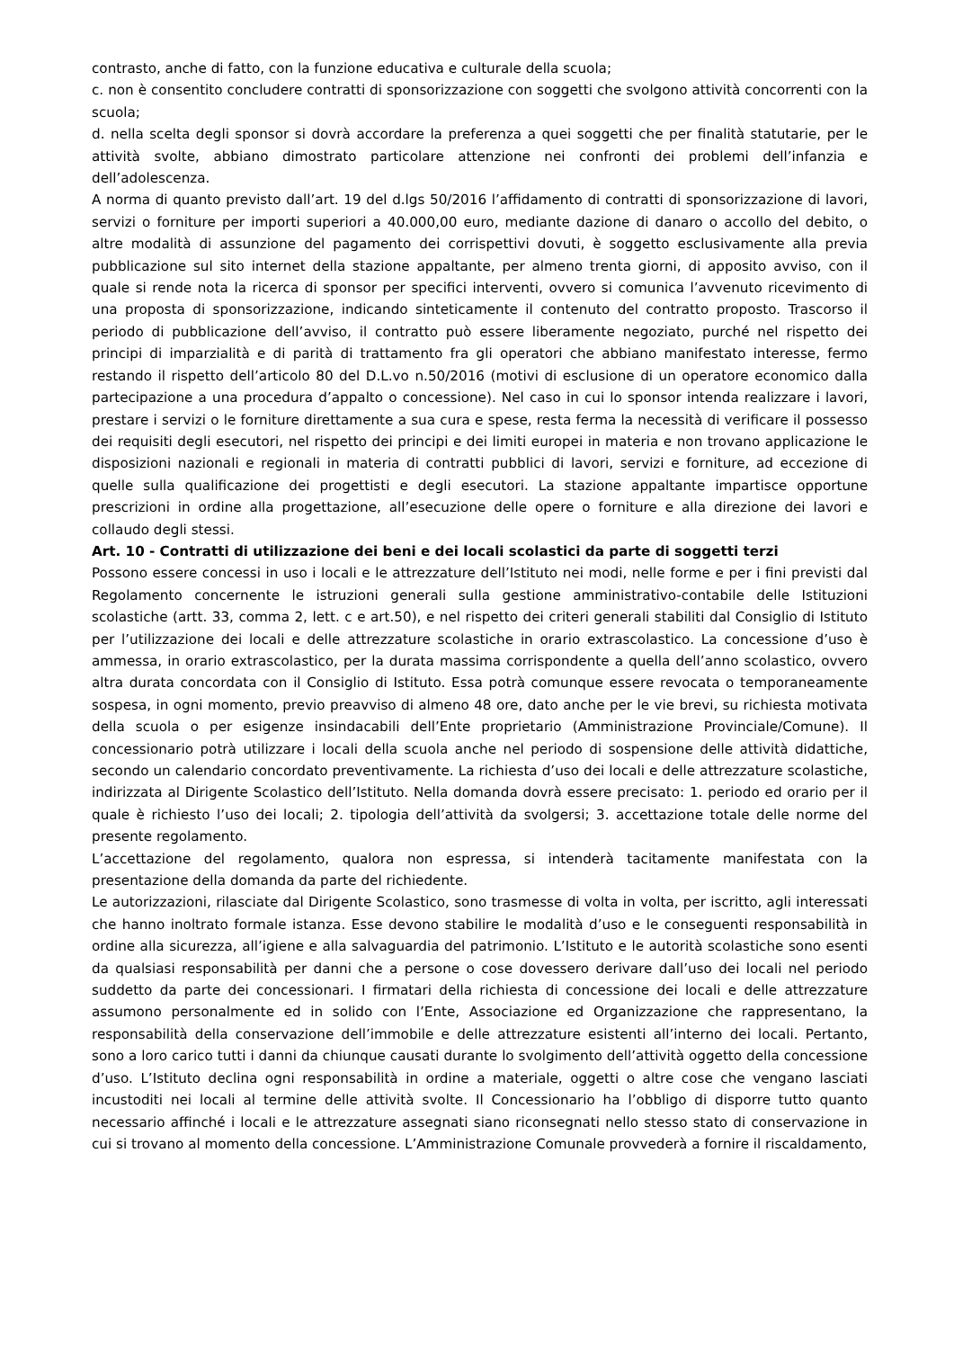contrasto, anche di fatto, con la funzione educativa e culturale della scuola;
c. non è consentito concludere contratti di sponsorizzazione con soggetti che svolgono attività concorrenti con la scuola;
d. nella scelta degli sponsor si dovrà accordare la preferenza a quei soggetti che per finalità statutarie, per le attività svolte, abbiano dimostrato particolare attenzione nei confronti dei problemi dell’infanzia e dell’adolescenza.
A norma di quanto previsto dall’art. 19 del d.lgs 50/2016 l’affidamento di contratti di sponsorizzazione di lavori, servizi o forniture per importi superiori a 40.000,00 euro, mediante dazione di danaro o accollo del debito, o altre modalità di assunzione del pagamento dei corrispettivi dovuti, è soggetto esclusivamente alla previa pubblicazione sul sito internet della stazione appaltante, per almeno trenta giorni, di apposito avviso, con il quale si rende nota la ricerca di sponsor per specifici interventi, ovvero si comunica l’avvenuto ricevimento di una proposta di sponsorizzazione, indicando sinteticamente il contenuto del contratto proposto. Trascorso il periodo di pubblicazione dell’avviso, il contratto può essere liberamente negoziato, purché nel rispetto dei principi di imparzialità e di parità di trattamento fra gli operatori che abbiano manifestato interesse, fermo restando il rispetto dell’articolo 80 del D.L.vo n.50/2016 (motivi di esclusione di un operatore economico dalla partecipazione a una procedura d’appalto o concessione). Nel caso in cui lo sponsor intenda realizzare i lavori, prestare i servizi o le forniture direttamente a sua cura e spese, resta ferma la necessità di verificare il possesso dei requisiti degli esecutori, nel rispetto dei principi e dei limiti europei in materia e non trovano applicazione le disposizioni nazionali e regionali in materia di contratti pubblici di lavori, servizi e forniture, ad eccezione di quelle sulla qualificazione dei progettisti e degli esecutori. La stazione appaltante impartisce opportune prescrizioni in ordine alla progettazione, all’esecuzione delle opere o forniture e alla direzione dei lavori e collaudo degli stessi.
Art. 10 - Contratti di utilizzazione dei beni e dei locali scolastici da parte di soggetti terzi
Possono essere concessi in uso i locali e le attrezzature dell’Istituto nei modi, nelle forme e per i fini previsti dal Regolamento concernente le istruzioni generali sulla gestione amministrativo-contabile delle Istituzioni scolastiche (artt. 33, comma 2, lett. c e art.50), e nel rispetto dei criteri generali stabiliti dal Consiglio di Istituto per l’utilizzazione dei locali e delle attrezzature scolastiche in orario extrascolastico. La concessione d’uso è ammessa, in orario extrascolastico, per la durata massima corrispondente a quella dell’anno scolastico, ovvero altra durata concordata con il Consiglio di Istituto. Essa potrà comunque essere revocata o temporaneamente sospesa, in ogni momento, previo preavviso di almeno 48 ore, dato anche per le vie brevi, su richiesta motivata della scuola o per esigenze insindacabili dell’Ente proprietario (Amministrazione Provinciale/Comune). Il concessionario potrà utilizzare i locali della scuola anche nel periodo di sospensione delle attività didattiche, secondo un calendario concordato preventivamente. La richiesta d’uso dei locali e delle attrezzature scolastiche, indirizzata al Dirigente Scolastico dell’Istituto. Nella domanda dovrà essere precisato: 1. periodo ed orario per il quale è richiesto l’uso dei locali; 2. tipologia dell’attività da svolgersi; 3. accettazione totale delle norme del presente regolamento.
L’accettazione del regolamento, qualora non espressa, si intenderà tacitamente manifestata con la presentazione della domanda da parte del richiedente.
Le autorizzazioni, rilasciate dal Dirigente Scolastico, sono trasmesse di volta in volta, per iscritto, agli interessati che hanno inoltrato formale istanza. Esse devono stabilire le modalità d’uso e le conseguenti responsabilità in ordine alla sicurezza, all’igiene e alla salvaguardia del patrimonio. L’Istituto e le autorità scolastiche sono esenti da qualsiasi responsabilità per danni che a persone o cose dovessero derivare dall’uso dei locali nel periodo suddetto da parte dei concessionari. I firmatari della richiesta di concessione dei locali e delle attrezzature assumono personalmente ed in solido con l’Ente, Associazione ed Organizzazione che rappresentano, la responsabilità della conservazione dell’immobile e delle attrezzature esistenti all’interno dei locali. Pertanto, sono a loro carico tutti i danni da chiunque causati durante lo svolgimento dell’attività oggetto della concessione d’uso. L’Istituto declina ogni responsabilità in ordine a materiale, oggetti o altre cose che vengano lasciati incustoditi nei locali al termine delle attività svolte. Il Concessionario ha l’obbligo di disporre tutto quanto necessario affinché i locali e le attrezzature assegnati siano riconsegnati nello stesso stato di conservazione in cui si trovano al momento della concessione. L’Amministrazione Comunale provvederà a fornire il riscaldamento,